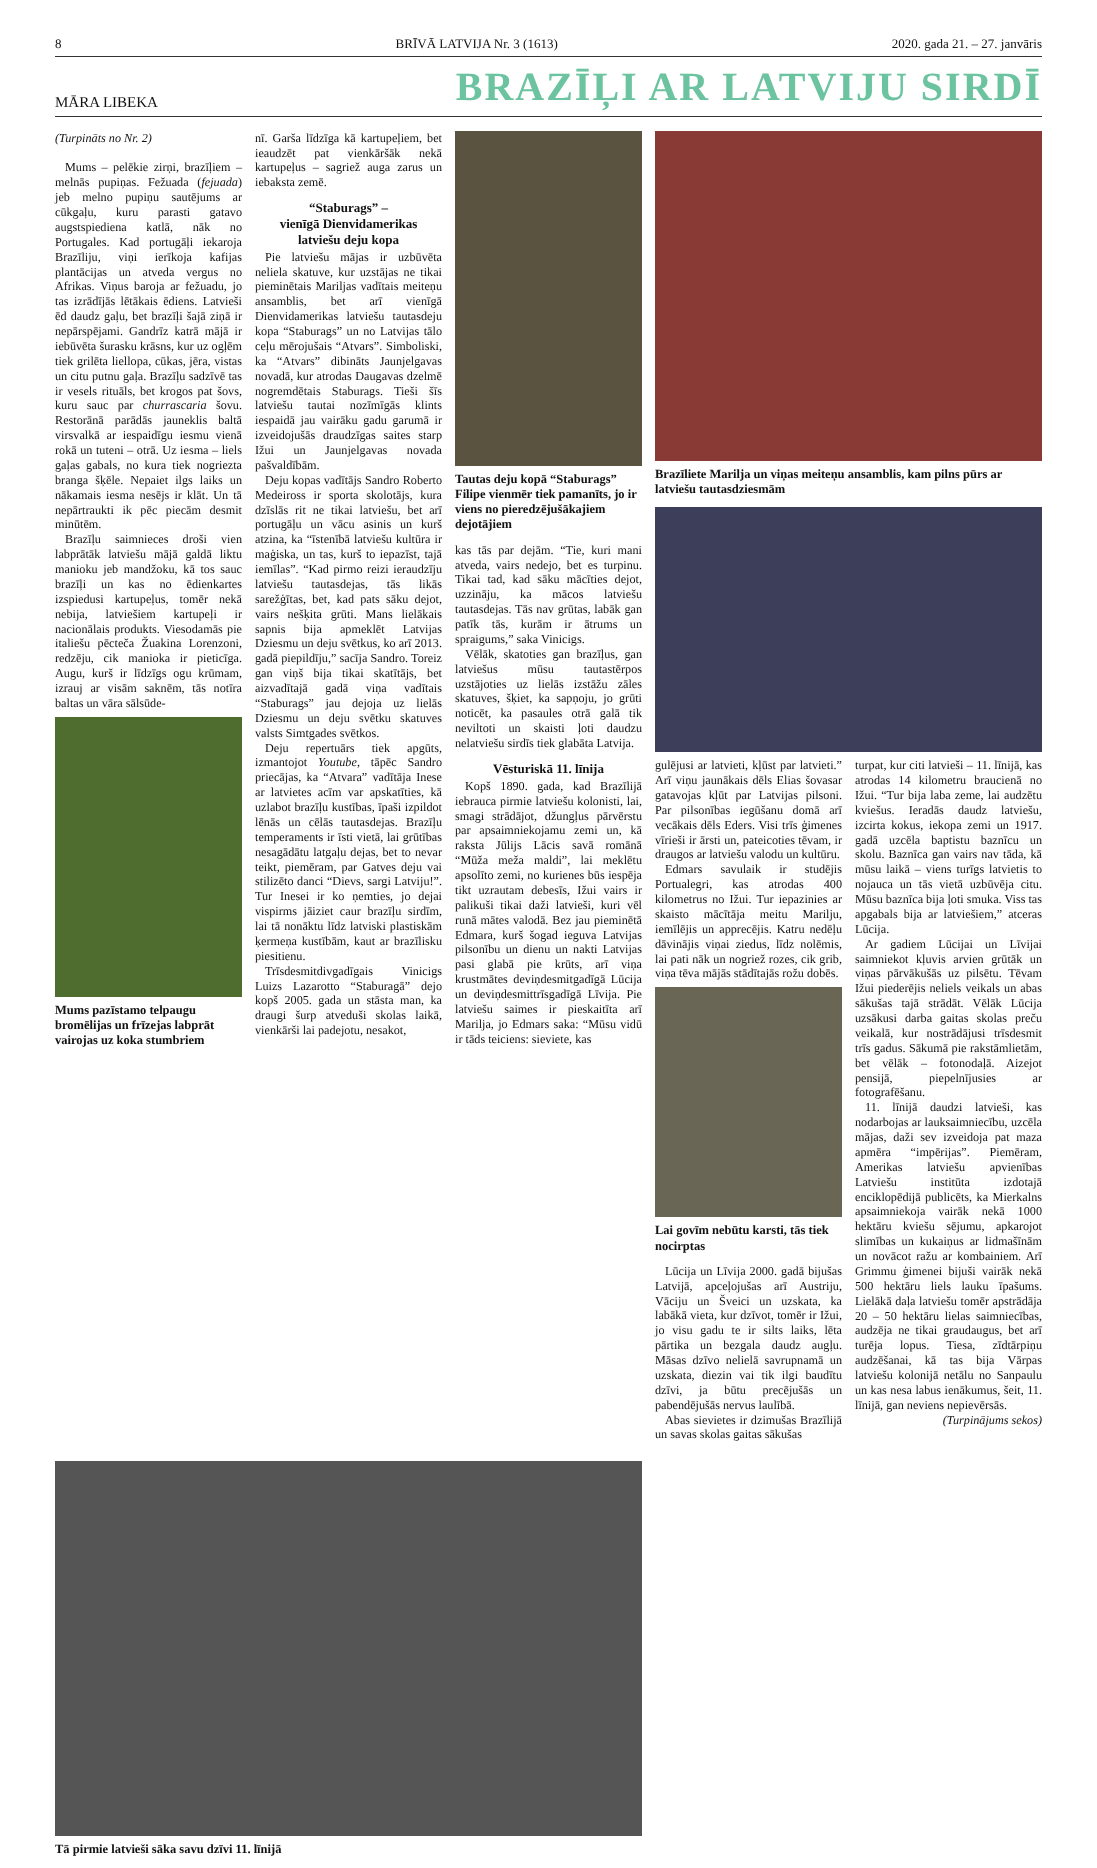8 BRĪVĀ LATVIJA Nr. 3 (1613) 2020. gada 21. – 27. janvāris
MĀRA LIBEKA
BRAZĪĻI AR LATVIJU SIRDĪ
(Turpināts no Nr. 2)
Mums – pelēkie zirņi, brazīļiem – melnās pupiņas. Fežuada (fejuada) jeb melno pupiņu sautējums ar cūkgaļu, kuru parasti gatavo augstspiediena katlā, nāk no Portugales. Kad portugāļi iekaroja Brazīliju, viņi ierīkoja kafijas plantācijas un atveda vergus no Afrikas. Viņus baroja ar fežuadu, jo tas izrādījās lētākais ēdiens. Latvieši ēd daudz gaļu, bet brazīļi šajā ziņā ir nepārspējami. Gandrīz katrā mājā ir iebūvēta šurasku krāsns, kur uz ogļēm tiek grilēta liellopa, cūkas, jēra, vistas un citu putnu gaļa. Brazīļu sadzīvē tas ir vesels rituāls, bet krogos pat šovs, kuru sauc par churrascaria šovu. Restorānā parādās jauneklis baltā virsvalkā ar iespaidīgu iesmu vienā rokā un tuteni – otrā. Uz iesma – liels gaļas gabals, no kura tiek nogriezta branga šķēle. Nepaiet ilgs laiks un nākamais iesma nesējs ir klāt. Un tā nepārtraukti ik pēc piecām desmit minūtēm.
Brazīļu saimnieces droši vien labprātāk latviešu mājā galdā liktu manioku jeb mandžoku, kā tos sauc brazīļi un kas no ēdienkartes izspiedusi kartupeļus, tomēr nekā nebija, latviešiem kartupeļi ir nacionālais produkts. Viesodamās pie italiešu pēcteča Žuakina Lorenzoni, redzēju, cik manioka ir pieticīga. Augu, kurš ir līdzīgs ogu krūmam, izrauj ar visām saknēm, tās notīra baltas un vāra sālsūde-
Mums pazīstamo telpaugu bromēlijas un frīzejas labprāt vairojas uz koka stumbriem
nī. Garša līdzīga kā kartupeļiem, bet ieaudzēt pat vienkāršāk nekā kartupeļus – sagriež auga zarus un iebaksta zemē.
“Staburags” –
vienīgā Dienvidamerikas
latviešu deju kopa
Pie latviešu mājas ir uzbūvēta neliela skatuve, kur uzstājas ne tikai pieminētais Mariljas vadītais meiteņu ansamblis, bet arī vienīgā Dienvidamerikas latviešu tautasdeju kopa “Staburags” un no Latvijas tālo ceļu mērojušais “Atvars”. Simboliski, ka “Atvars” dibināts Jaunjelgavas novadā, kur atrodas Daugavas dzelmē nogremdētais Staburags. Tieši šīs latviešu tautai nozīmīgās klints iespaidā jau vairāku gadu garumā ir izveidojušās draudzīgas saites starp Ižui un Jaunjelgavas novada pašvaldībām.
Deju kopas vadītājs Sandro Roberto Medeiross ir sporta skolotājs, kura dzīslās rit ne tikai latviešu, bet arī portugāļu un vācu asinis un kurš atzina, ka “īstenībā latviešu kultūra ir maģiska, un tas, kurš to iepazīst, tajā iemīlas”. “Kad pirmo reizi ieraudzīju latviešu tautasdejas, tās likās sarežģītas, bet, kad pats sāku dejot, vairs nešķita grūti. Mans lielākais sapnis bija apmeklēt Latvijas Dziesmu un deju svētkus, ko arī 2013. gadā piepildīju,” sacīja Sandro. Toreiz gan viņš bija tikai skatītājs, bet aizvadītajā gadā viņa vadītais “Staburags” jau dejoja uz lielās Dziesmu un deju svētku skatuves valsts Simtgades svētkos.
Deju repertuārs tiek apgūts, izmantojot Youtube, tāpēc Sandro priecājas, ka “Atvara” vadītāja Inese ar latvietes acīm var apskatīties, kā uzlabot brazīļu kustības, īpaši izpildot lēnās un cēlās tautasdejas. Brazīļu temperaments ir īsti vietā, lai grūtības nesagādātu latgaļu dejas, bet to nevar teikt, piemēram, par Gatves deju vai stilizēto danci “Dievs, sargi Latviju!”. Tur Inesei ir ko ņemties, jo dejai vispirms jāiziet caur brazīļu sirdīm, lai tā nonāktu līdz latviski plastiskām ķermeņa kustībām, kaut ar brazīlisku piesitienu.
Trīsdesmitdivgadīgais Vinicigs Luizs Lazarotto “Staburagā” dejo kopš 2005. gada un stāsta man, ka draugi šurp atveduši skolas laikā, vienkārši lai padejotu, nesakot,
Tautas deju kopā “Staburags” Filipe vienmēr tiek pamanīts, jo ir viens no pieredzējušākajiem dejotājiem
kas tās par dejām. “Tie, kuri mani atveda, vairs nedejo, bet es turpinu. Tikai tad, kad sāku mācīties dejot, uzzināju, ka mācos latviešu tautasdejas. Tās nav grūtas, labāk gan patīk tās, kurām ir ātrums un spraigums,” saka Vinicigs.
Vēlāk, skatoties gan brazīļus, gan latviešus mūsu tautastērpos uzstājoties uz lielās izstāžu zāles skatuves, šķiet, ka sapņoju, jo grūti noticēt, ka pasaules otrā galā tik neviltoti un skaisti ļoti daudzu nelatviešu sirdīs tiek glabāta Latvija.
Vēsturiskā 11. līnija
Kopš 1890. gada, kad Brazīlijā iebrauca pirmie latviešu kolonisti, lai, smagi strādājot, džungļus pārvērstu par apsaimniekojamu zemi un, kā raksta Jūlijs Lācis savā romānā “Mūža meža maldi”, lai meklētu apsolīto zemi, no kurienes būs iespēja tikt uzrautam debesīs, Ižui vairs ir palikuši tikai daži latvieši, kuri vēl runā mātes valodā. Bez jau pieminētā Edmara, kurš šogad ieguva Latvijas pilsonību un dienu un nakti Latvijas pasi glabā pie krūts, arī viņa krustmātes deviņdesmitgadīgā Lūcija un deviņdesmittrīsgadīgā Līvija. Pie latviešu saimes ir pieskaitīta arī Marilja, jo Edmars saka: “Mūsu vidū ir tāds teiciens: sieviete, kas
Brazīliete Marilja un viņas meiteņu ansamblis, kam pilns pūrs ar latviešu tautasdziesmām
gulējusi ar latvieti, kļūst par latvieti.” Arī viņu jaunākais dēls Elias šovasar gatavojas kļūt par Latvijas pilsoni. Par pilsonības iegūšanu domā arī vecākais dēls Eders. Visi trīs ģimenes vīrieši ir ārsti un, pateicoties tēvam, ir draugos ar latviešu valodu un kultūru.
Edmars savulaik ir studējis Portualegri, kas atrodas 400 kilometrus no Ižui. Tur iepazinies ar skaisto mācītāja meitu Marilju, iemīlējis un apprecējis. Katru nedēļu dāvinājis viņai ziedus, līdz nolēmis, lai pati nāk un nogriež rozes, cik grib, viņa tēva mājās stādītajās rožu dobēs.
Lai govīm nebūtu karsti, tās tiek nocirptas
Lūcija un Līvija 2000. gadā bijušas Latvijā, apceļojušas arī Austriju, Vāciju un Šveici un uzskata, ka labākā vieta, kur dzīvot, tomēr ir Ižui, jo visu gadu te ir silts laiks, lēta pārtika un bezgala daudz augļu. Māsas dzīvo nelielā savrupnamā un uzskata, diezin vai tik ilgi baudītu dzīvi, ja būtu precējušās un pabendējušās nervus laulībā.
Abas sievietes ir dzimušas Brazīlijā un savas skolas gaitas sākušas
turpat, kur citi latvieši – 11. līnijā, kas atrodas 14 kilometru braucienā no Ižui. “Tur bija laba zeme, lai audzētu kviešus. Ieradās daudz latviešu, izcirta kokus, iekopa zemi un 1917. gadā uzcēla baptistu baznīcu un skolu. Baznīca gan vairs nav tāda, kā mūsu laikā – viens turīgs latvietis to nojauca un tās vietā uzbūvēja citu. Mūsu baznīca bija ļoti smuka. Viss tas apgabals bija ar latviešiem,” atceras Lūcija.
Ar gadiem Lūcijai un Līvijai saimniekot kļuvis arvien grūtāk un viņas pārvākušās uz pilsētu. Tēvam Ižui piederējis neliels veikals un abas sākušas tajā strādāt. Vēlāk Lūcija uzsākusi darba gaitas skolas preču veikalā, kur nostrādājusi trīsdesmit trīs gadus. Sākumā pie rakstāmlietām, bet vēlāk – fotonodaļā. Aizejot pensijā, piepelnījusies ar fotografēšanu.
11. līnijā daudzi latvieši, kas nodarbojas ar lauksaimniecību, uzcēla mājas, daži sev izveidoja pat maza apmēra “impērijas”. Piemēram, Amerikas latviešu apvienības Latviešu institūta izdotajā enciklopēdijā publicēts, ka Mierkalns apsaimniekoja vairāk nekā 1000 hektāru kviešu sējumu, apkarojot slimības un kukaiņus ar lidmašīnām un novācot ražu ar kombainiem. Arī Grimmu ģimenei bijuši vairāk nekā 500 hektāru liels lauku īpašums. Lielākā daļa latviešu tomēr apstrādāja 20 – 50 hektāru lielas saimniecības, audzēja ne tikai graudaugus, bet arī turēja lopus. Tiesa, zīdtārpiņu audzēšanai, kā tas bija Vārpas latviešu kolonijā netālu no Sanpaulu un kas nesa labus ienākumus, šeit, 11. līnijā, gan neviens nepievērsās.
(Turpinājums sekos)
Tā pirmie latvieši sāka savu dzīvi 11. līnijā